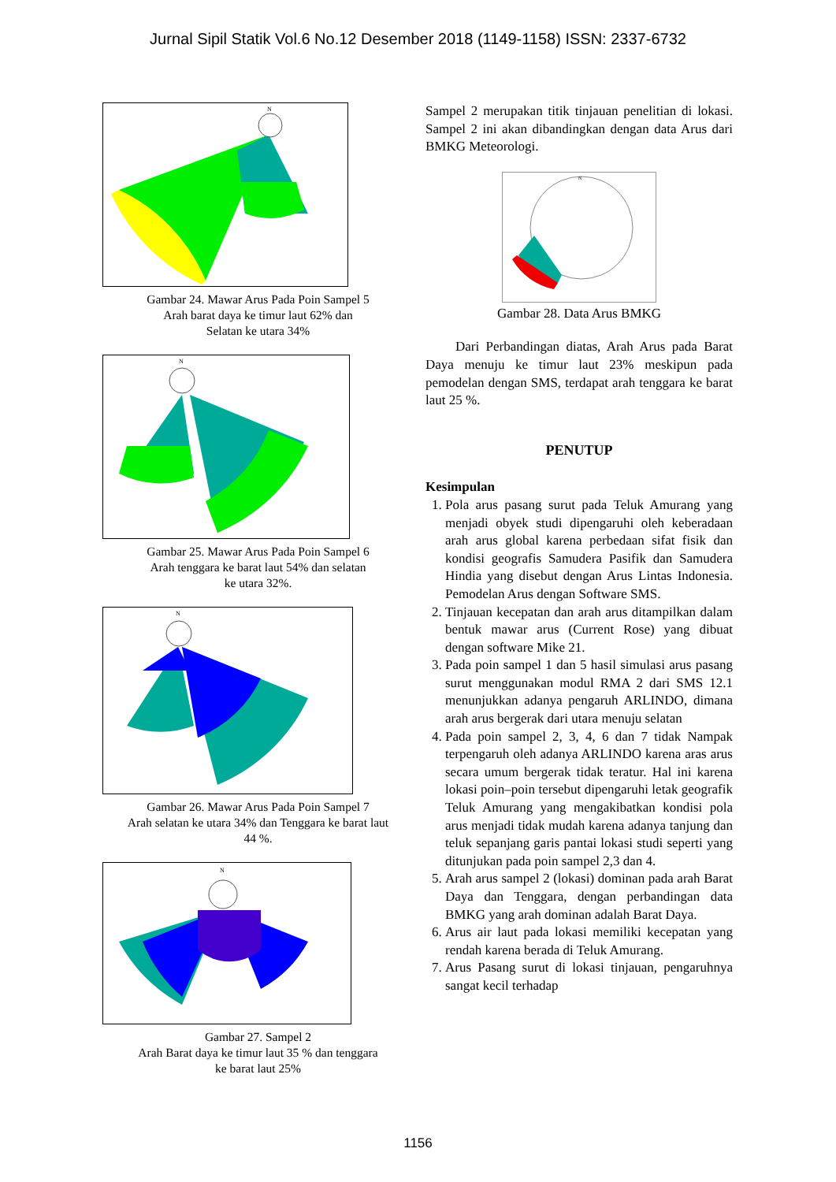Jurnal Sipil Statik Vol.6 No.12 Desember 2018 (1149-1158) ISSN: 2337-6732
N
Gambar 24. Mawar Arus Pada Poin Sampel 5
Arah barat daya ke timur laut 62% dan
Selatan ke utara 34%
N
Gambar 25. Mawar Arus Pada Poin Sampel 6
Arah tenggara ke barat laut 54% dan selatan
ke utara 32%.
N
Gambar 26. Mawar Arus Pada Poin Sampel 7
Arah selatan ke utara 34% dan Tenggara ke barat laut
44 %.
N
Gambar 27. Sampel 2
Arah Barat daya ke timur laut 35 % dan tenggara
ke barat laut 25%
Sampel 2 merupakan titik tinjauan penelitian di lokasi. Sampel 2 ini akan dibandingkan dengan data Arus dari BMKG Meteorologi.
N
Gambar 28. Data Arus BMKG
Dari Perbandingan diatas, Arah Arus pada Barat Daya menuju ke timur laut 23% meskipun pada pemodelan dengan SMS, terdapat arah tenggara ke barat laut 25 %.
PENUTUP
Kesimpulan
1. Pola arus pasang surut pada Teluk Amurang yang menjadi obyek studi dipengaruhi oleh keberadaan arah arus global karena perbedaan sifat fisik dan kondisi geografis Samudera Pasifik dan Samudera Hindia yang disebut dengan Arus Lintas Indonesia. Pemodelan Arus dengan Software SMS.
2. Tinjauan kecepatan dan arah arus ditampilkan dalam bentuk mawar arus (Current Rose) yang dibuat dengan software Mike 21.
3. Pada poin sampel 1 dan 5 hasil simulasi arus pasang surut menggunakan modul RMA 2 dari SMS 12.1 menunjukkan adanya pengaruh ARLINDO, dimana arah arus bergerak dari utara menuju selatan
4. Pada poin sampel 2, 3, 4, 6 dan 7 tidak Nampak terpengaruh oleh adanya ARLINDO karena aras arus secara umum bergerak tidak teratur. Hal ini karena lokasi poin–poin tersebut dipengaruhi letak geografik Teluk Amurang yang mengakibatkan kondisi pola arus menjadi tidak mudah karena adanya tanjung dan teluk sepanjang garis pantai lokasi studi seperti yang ditunjukan pada poin sampel 2,3 dan 4.
5. Arah arus sampel 2 (lokasi) dominan pada arah Barat Daya dan Tenggara, dengan perbandingan data BMKG yang arah dominan adalah Barat Daya.
6. Arus air laut pada lokasi memiliki kecepatan yang rendah karena berada di Teluk Amurang.
7. Arus Pasang surut di lokasi tinjauan, pengaruhnya sangat kecil terhadap
1156